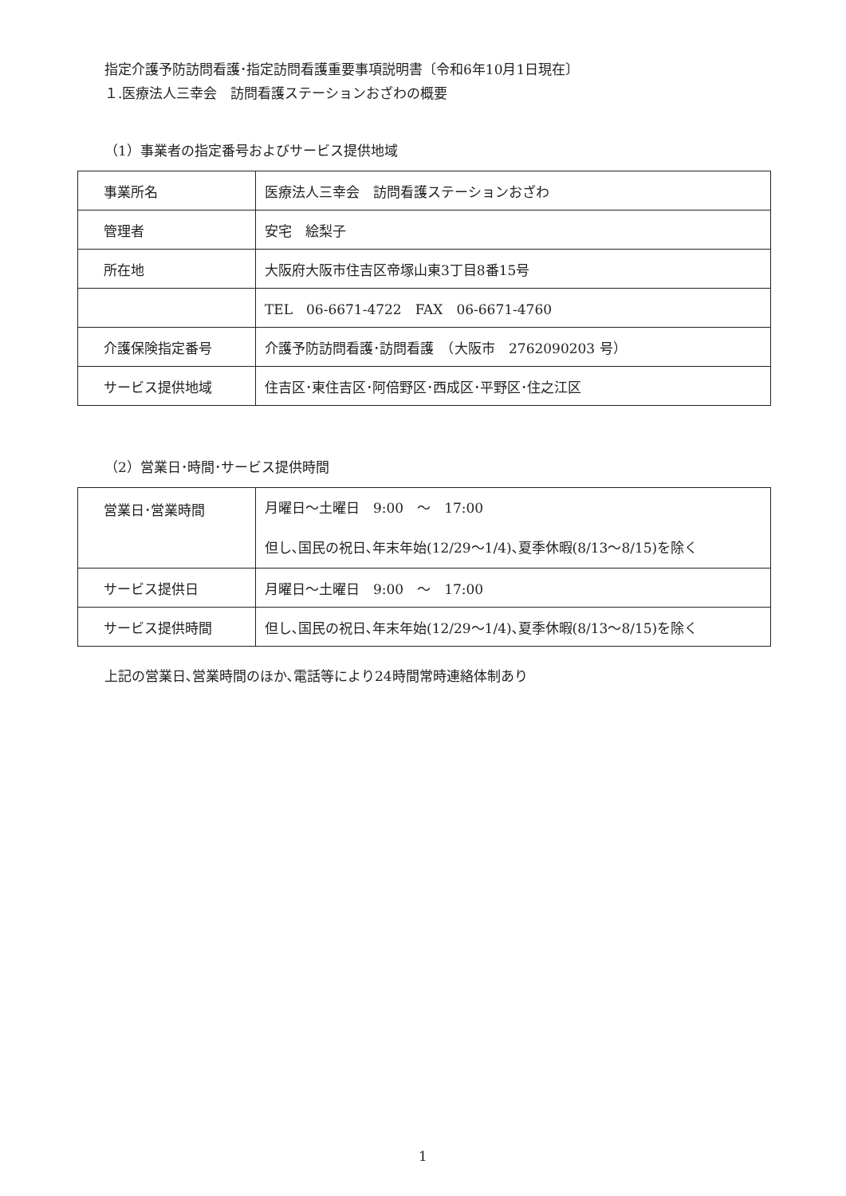指定介護予防訪問看護･指定訪問看護重要事項説明書〔令和6年10月1日現在〕
１.医療法人三幸会　訪問看護ステーションおざわの概要
（1）事業者の指定番号およびサービス提供地域
| 事業所名 | 医療法人三幸会 訪問看護ステーションおざわ |
| 管理者 | 安宅 絵梨子 |
| 所在地 | 大阪府大阪市住吉区帝塚山東3丁目8番15号 |
| | TEL 06-6671-4722 FAX 06-6671-4760 |
| 介護保険指定番号 | 介護予防訪問看護･訪問看護 （大阪市 2762090203 号） |
| サービス提供地域 | 住吉区･東住吉区･阿倍野区･西成区･平野区･住之江区 |
（2）営業日･時間･サービス提供時間
| 営業日･営業時間 | 月曜日～土曜日 9:00 ～ 17:00 但し､国民の祝日､年末年始(12/29～1/4)､夏季休暇(8/13～8/15)を除く |
| サービス提供日 | 月曜日～土曜日 9:00 ～ 17:00 |
| サービス提供時間 | 但し､国民の祝日､年末年始(12/29～1/4)､夏季休暇(8/13～8/15)を除く |
上記の営業日､営業時間のほか､電話等により24時間常時連絡体制あり
1